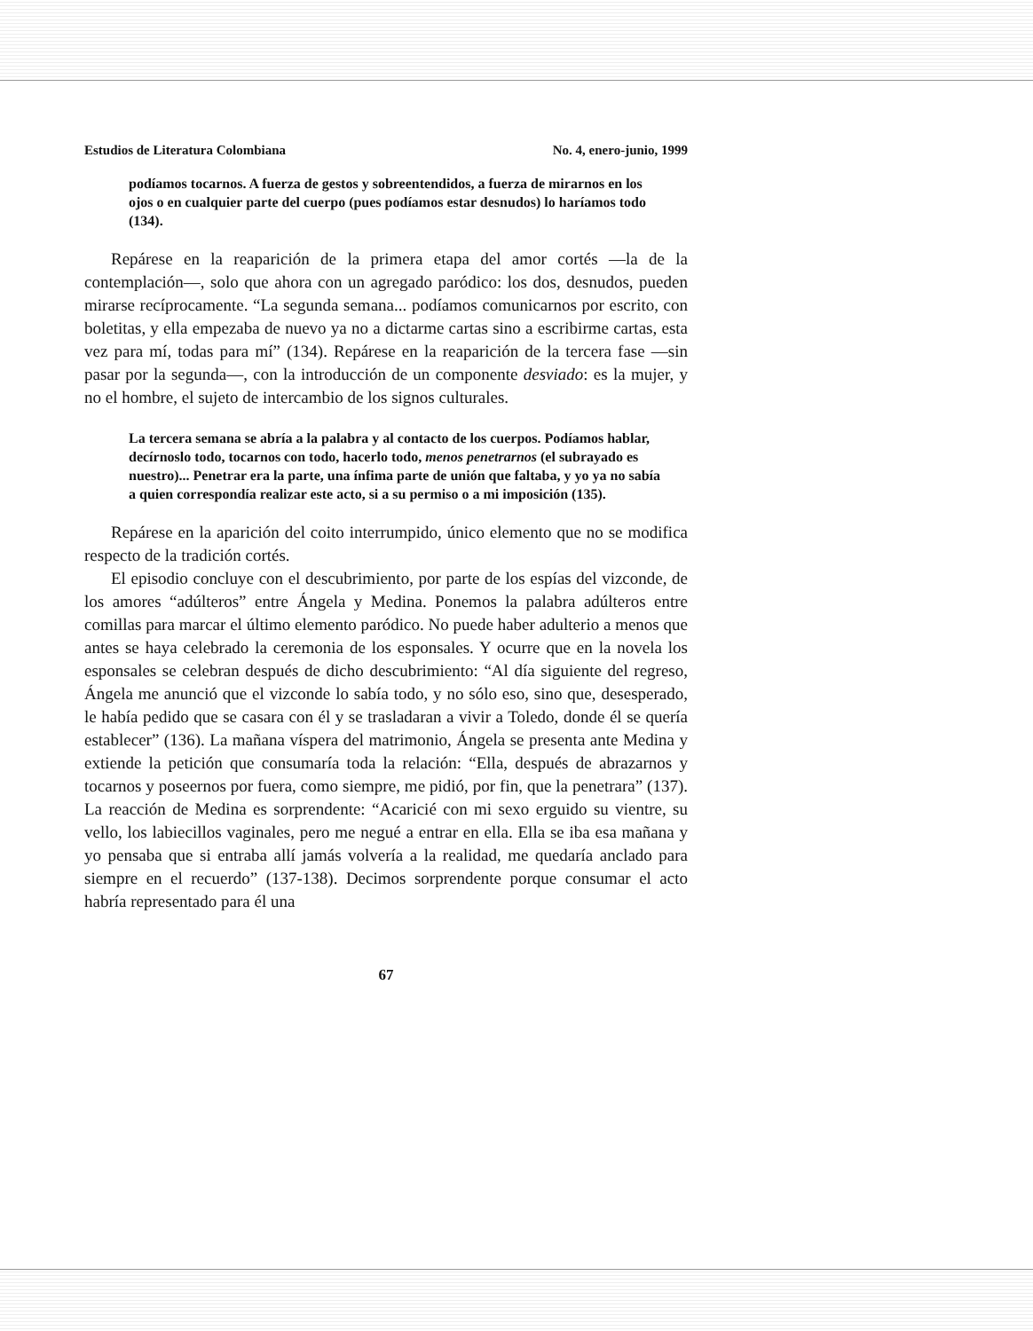Estudios de Literatura Colombiana No. 4, enero-junio, 1999
podíamos tocarnos. A fuerza de gestos y sobreentendidos, a fuerza de mirarnos en los ojos o en cualquier parte del cuerpo (pues podíamos estar desnudos) lo haríamos todo (134).
Repárese en la reaparición de la primera etapa del amor cortés —la de la contemplación—, solo que ahora con un agregado paródico: los dos, desnudos, pueden mirarse recíprocamente. “La segunda semana... podíamos comunicarnos por escrito, con boletitas, y ella empezaba de nuevo ya no a dictarme cartas sino a escribirme cartas, esta vez para mí, todas para mí” (134). Repárese en la reaparición de la tercera fase —sin pasar por la segunda—, con la introducción de un componente desviado: es la mujer, y no el hombre, el sujeto de intercambio de los signos culturales.
La tercera semana se abría a la palabra y al contacto de los cuerpos. Podíamos hablar, decírnoslo todo, tocarnos con todo, hacerlo todo, menos penetrarnos (el subrayado es nuestro)... Penetrar era la parte, una ínfima parte de unión que faltaba, y yo ya no sabía a quien correspondía realizar este acto, si a su permiso o a mi imposición (135).
Repárese en la aparición del coito interrumpido, único elemento que no se modifica respecto de la tradición cortés.
El episodio concluye con el descubrimiento, por parte de los espías del vizconde, de los amores “adúlteros” entre Ángela y Medina. Ponemos la palabra adúlteros entre comillas para marcar el último elemento paródico. No puede haber adulterio a menos que antes se haya celebrado la ceremonia de los esponsales. Y ocurre que en la novela los esponsales se celebran después de dicho descubrimiento: “Al día siguiente del regreso, Ángela me anunció que el vizconde lo sabía todo, y no sólo eso, sino que, desesperado, le había pedido que se casara con él y se trasladaran a vivir a Toledo, donde él se quería establecer” (136). La mañana víspera del matrimonio, Ángela se presenta ante Medina y extiende la petición que consumaría toda la relación: “Ella, después de abrazarnos y tocarnos y poseernos por fuera, como siempre, me pidió, por fin, que la penetrara” (137). La reacción de Medina es sorprendente: “Acaricié con mi sexo erguido su vientre, su vello, los labiecillos vaginales, pero me negué a entrar en ella. Ella se iba esa mañana y yo pensaba que si entraba allí jamás volvería a la realidad, me quedaría anclado para siempre en el recuerdo” (137-138). Decimos sorprendente porque consumar el acto habría representado para él una
67